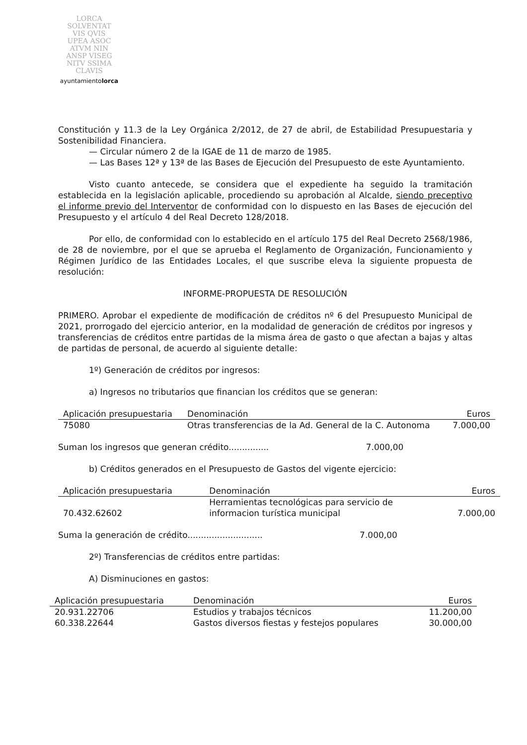LORCA
SOLVENTAT
VIS QVIS
UPEA ASOC
ATVM NIN
ANSP VISEG
NITV SSIMA
CLAVIS
ayuntamientolorca
Constitución y 11.3 de la Ley Orgánica 2/2012, de 27 de abril, de Estabilidad Presupuestaria y Sostenibilidad Financiera.
— Circular número 2 de la IGAE de 11 de marzo de 1985.
— Las Bases 12ª y 13ª de las Bases de Ejecución del Presupuesto de este Ayuntamiento.
Visto cuanto antecede, se considera que el expediente ha seguido la tramitación establecida en la legislación aplicable, procediendo su aprobación al Alcalde, siendo preceptivo el informe previo del Interventor de conformidad con lo dispuesto en las Bases de ejecución del Presupuesto y el artículo 4 del Real Decreto 128/2018.
Por ello, de conformidad con lo establecido en el artículo 175 del Real Decreto 2568/1986, de 28 de noviembre, por el que se aprueba el Reglamento de Organización, Funcionamiento y Régimen Jurídico de las Entidades Locales, el que suscribe eleva la siguiente propuesta de resolución:
INFORME-PROPUESTA DE RESOLUCIÓN
PRIMERO. Aprobar el expediente de modificación de créditos nº 6 del Presupuesto Municipal de 2021, prorrogado del ejercicio anterior, en la modalidad de generación de créditos por ingresos y transferencias de créditos entre partidas de la misma área de gasto o que afectan a bajas y altas de partidas de personal, de acuerdo al siguiente detalle:
1º) Generación de créditos por ingresos:
a) Ingresos no tributarios que financian los créditos que se generan:
| Aplicación presupuestaria | Denominación | Euros |
| --- | --- | --- |
| 75080 | Otras transferencias de la Ad. General de la C. Autonoma | 7.000,00 |
Suman los ingresos que generan crédito............... 7.000,00
b) Créditos generados en el Presupuesto de Gastos del vigente ejercicio:
| Aplicación presupuestaria | Denominación | Euros |
| --- | --- | --- |
| 70.432.62602 | Herramientas tecnológicas para servicio de informacion turística municipal | 7.000,00 |
Suma la generación de crédito............................ 7.000,00
2º) Transferencias de créditos entre partidas:
A) Disminuciones en gastos:
| Aplicación presupuestaria | Denominación | Euros |
| --- | --- | --- |
| 20.931.22706 | Estudios y trabajos técnicos | 11.200,00 |
| 60.338.22644 | Gastos diversos fiestas y festejos populares | 30.000,00 |